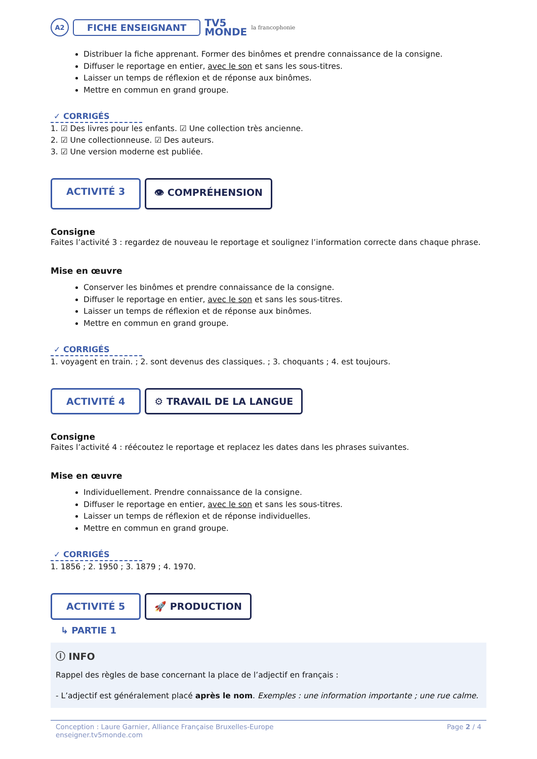A2
FICHE ENSEIGNANT
TV5
MONDE
la francophonie
Distribuer la fiche apprenant. Former des binômes et prendre connaissance de la consigne.
Diffuser le reportage en entier, avec le son et sans les sous-titres.
Laisser un temps de réflexion et de réponse aux binômes.
Mettre en commun en grand groupe.
✓ CORRIGÉS
1. ☑ Des livres pour les enfants. ☑ Une collection très ancienne.
2. ☑ Une collectionneuse. ☑ Des auteurs.
3. ☑ Une version moderne est publiée.
ACTIVITÉ 3 👁 COMPRÉHENSION
Consigne
Faites l’activité 3 : regardez de nouveau le reportage et soulignez l’information correcte dans chaque phrase.
Mise en œuvre
Conserver les binômes et prendre connaissance de la consigne.
Diffuser le reportage en entier, avec le son et sans les sous-titres.
Laisser un temps de réflexion et de réponse aux binômes.
Mettre en commun en grand groupe.
✓ CORRIGÉS
1. voyagent en train. ; 2. sont devenus des classiques. ; 3. choquants ; 4. est toujours.
ACTIVITÉ 4 ⚙ TRAVAIL DE LA LANGUE
Consigne
Faites l’activité 4 : réécoutez le reportage et replacez les dates dans les phrases suivantes.
Mise en œuvre
Individuellement. Prendre connaissance de la consigne.
Diffuser le reportage en entier, avec le son et sans les sous-titres.
Laisser un temps de réflexion et de réponse individuelles.
Mettre en commun en grand groupe.
✓ CORRIGÉS
1. 1856 ; 2. 1950 ; 3. 1879 ; 4. 1970.
ACTIVITÉ 5 🚀 PRODUCTION
↳ PARTIE 1
ⓘ INFO
Rappel des règles de base concernant la place de l’adjectif en français :
- L’adjectif est généralement placé après le nom. Exemples : une information importante ; une rue calme.
Conception : Laure Garnier, Alliance Française Bruxelles-Europe
enseigner.tv5monde.com
Page 2 / 4